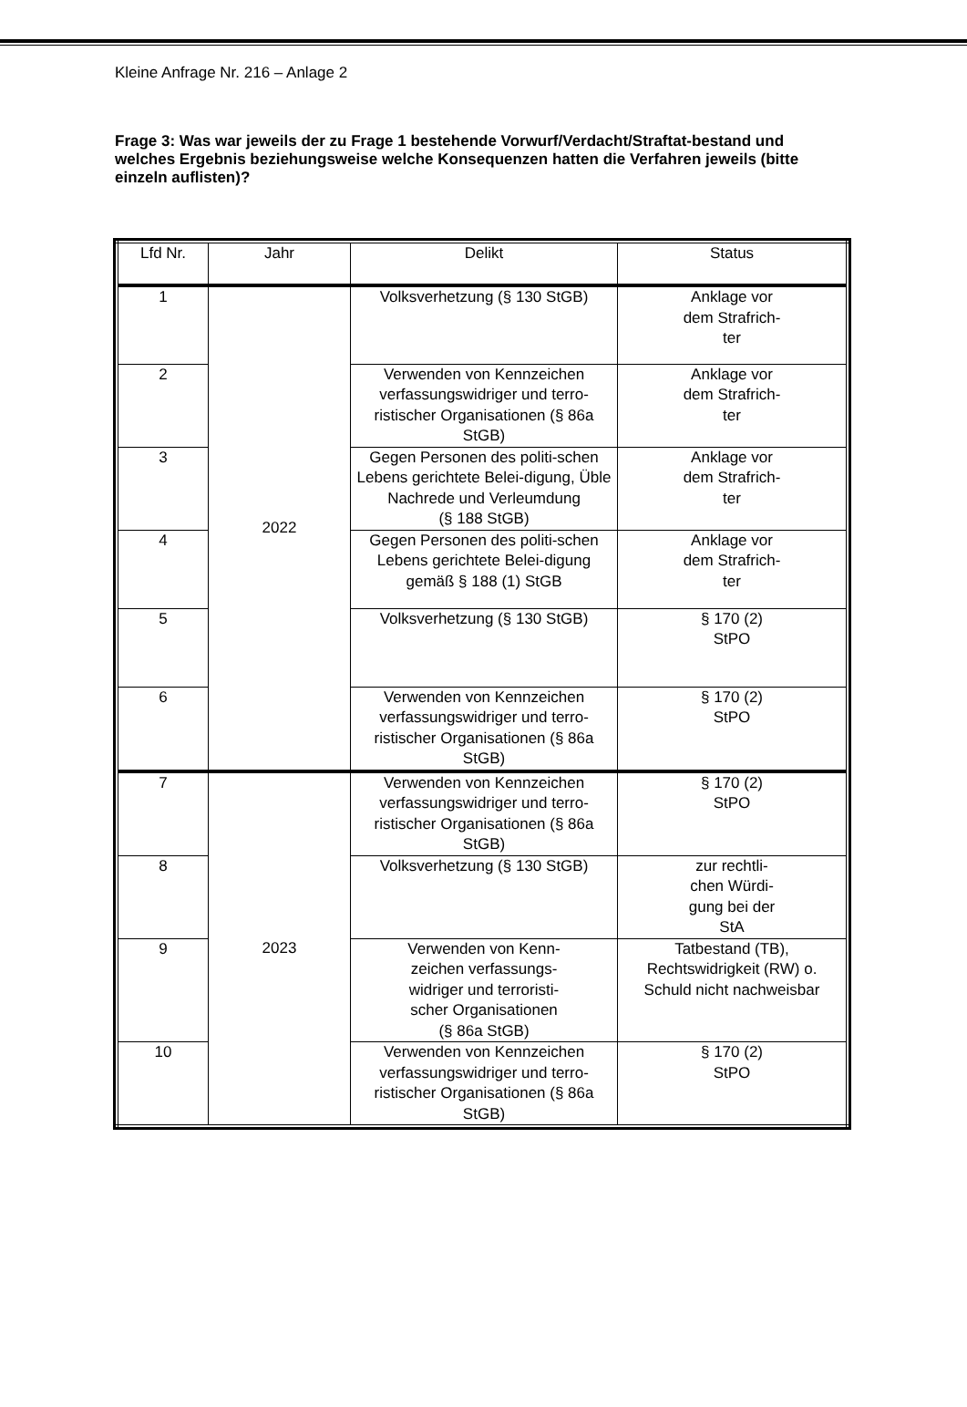Kleine Anfrage Nr. 216 – Anlage 2
Frage 3: Was war jeweils der zu Frage 1 bestehende Vorwurf/Verdacht/Straftat-bestand und welches Ergebnis beziehungsweise welche Konsequenzen hatten die Verfahren jeweils (bitte einzeln auflisten)?
| Lfd Nr. | Jahr | Delikt | Status |
| --- | --- | --- | --- |
| 1 | 2022 | Volksverhetzung (§ 130 StGB) | Anklage vor dem Strafrich- ter |
| 2 | | Verwenden von Kennzeichen verfassungswidriger und terro-ristischer Organisationen (§ 86a StGB) | Anklage vor dem Strafrich- ter |
| 3 | | Gegen Personen des politi-schen Lebens gerichtete Belei-digung, Üble Nachrede und Verleumdung (§ 188 StGB) | Anklage vor dem Strafrich- ter |
| 4 | | Gegen Personen des politi-schen Lebens gerichtete Belei-digung gemäß § 188 (1) StGB | Anklage vor dem Strafrich- ter |
| 5 | | Volksverhetzung (§ 130 StGB) | § 170 (2) StPO |
| 6 | | Verwenden von Kennzeichen verfassungswidriger und terro-ristischer Organisationen (§ 86a StGB) | § 170 (2) StPO |
| 7 | 2023 | Verwenden von Kennzeichen verfassungswidriger und terro-ristischer Organisationen (§ 86a StGB) | § 170 (2) StPO |
| 8 | | Volksverhetzung (§ 130 StGB) | zur rechtli- chen Würdi- gung bei der StA |
| 9 | | Verwenden von Kenn- zeichen verfassungs- widriger und terroristi- scher Organisationen (§ 86a StGB) | Tatbestand (TB), Rechtswidrigkeit (RW) o. Schuld nicht nachweisbar |
| 10 | | Verwenden von Kennzeichen verfassungswidriger und terro-ristischer Organisationen (§ 86a StGB) | § 170 (2) StPO |